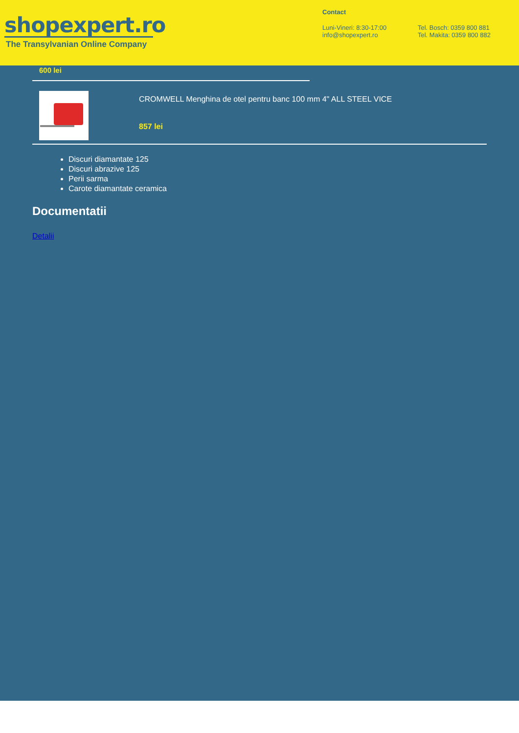shopexpert.ro
The Transylvanian Online Company
Contact
Luni-Vineri: 8:30-17:00
info@shopexpert.ro
Tel. Bosch: 0359 800 881
Tel. Makita: 0359 800 882
600 lei
CROMWELL Menghina de otel pentru banc 100 mm 4" ALL STEEL VICE
857 lei
Discuri diamantate 125
Discuri abrazive 125
Perii sarma
Carote diamantate ceramica
Documentatii
Detalii